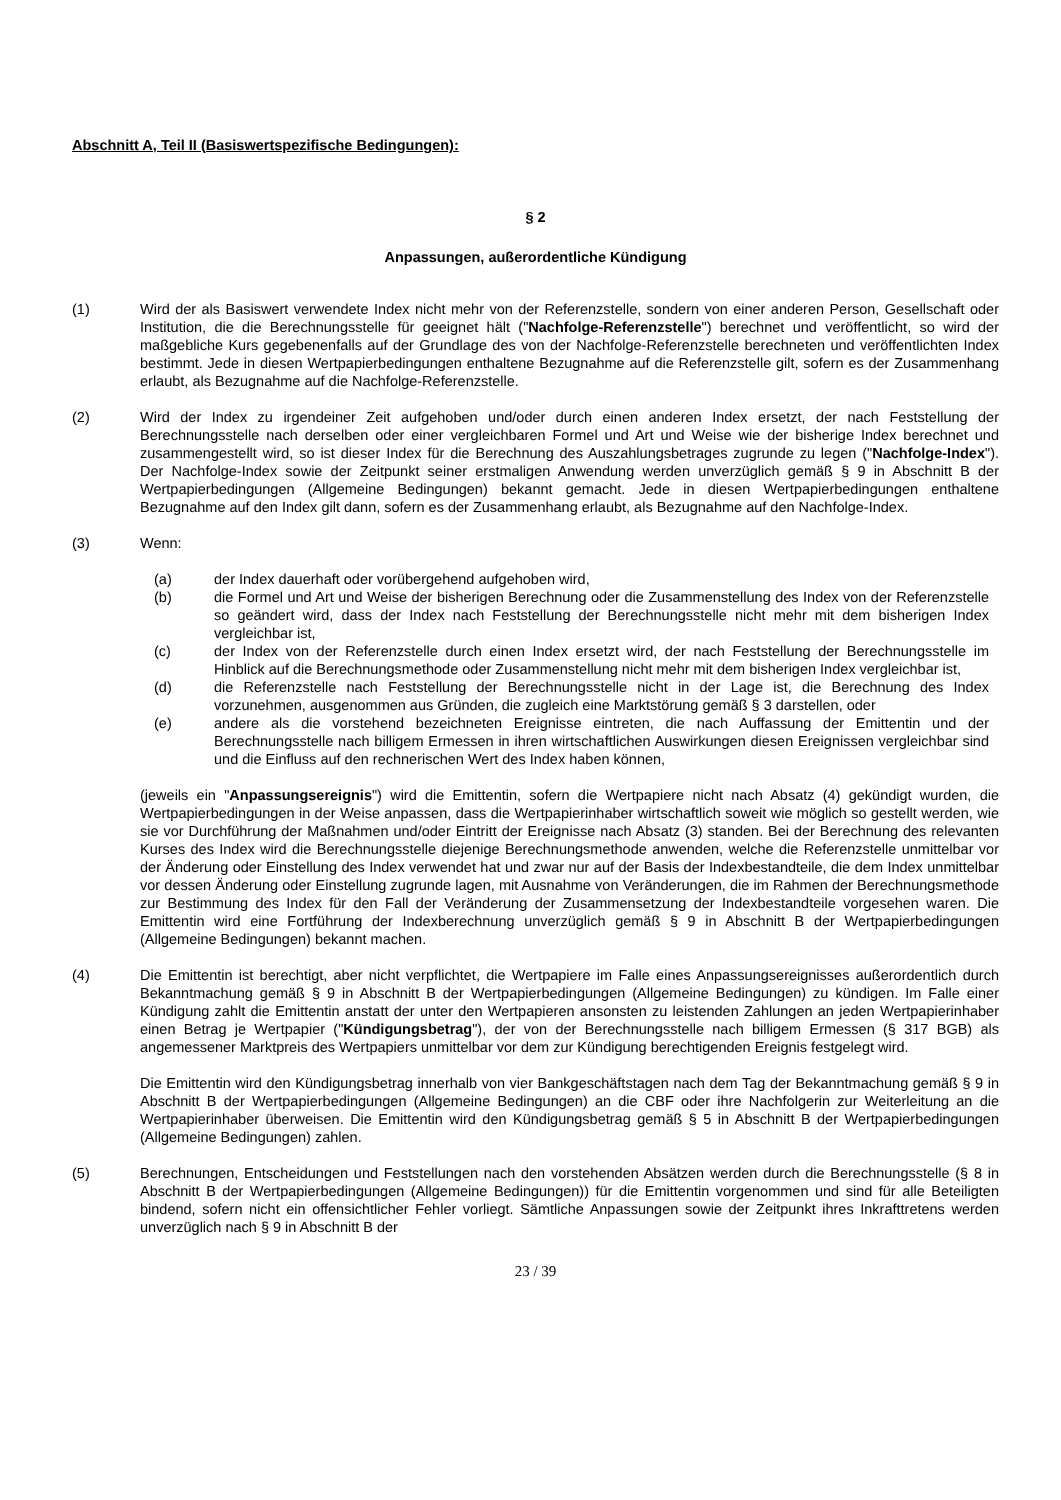Abschnitt A, Teil II (Basiswertspezifische Bedingungen):
§ 2
Anpassungen, außerordentliche Kündigung
(1) Wird der als Basiswert verwendete Index nicht mehr von der Referenzstelle, sondern von einer anderen Person, Gesellschaft oder Institution, die die Berechnungsstelle für geeignet hält ("Nachfolge-Referenzstelle") berechnet und veröffentlicht, so wird der maßgebliche Kurs gegebenenfalls auf der Grundlage des von der Nachfolge-Referenzstelle berechneten und veröffentlichten Index bestimmt. Jede in diesen Wertpapierbedingungen enthaltene Bezugnahme auf die Referenzstelle gilt, sofern es der Zusammenhang erlaubt, als Bezugnahme auf die Nachfolge-Referenzstelle.
(2) Wird der Index zu irgendeiner Zeit aufgehoben und/oder durch einen anderen Index ersetzt, der nach Feststellung der Berechnungsstelle nach derselben oder einer vergleichbaren Formel und Art und Weise wie der bisherige Index berechnet und zusammengestellt wird, so ist dieser Index für die Berechnung des Auszahlungsbetrages zugrunde zu legen ("Nachfolge-Index"). Der Nachfolge-Index sowie der Zeitpunkt seiner erstmaligen Anwendung werden unverzüglich gemäß § 9 in Abschnitt B der Wertpapierbedingungen (Allgemeine Bedingungen) bekannt gemacht. Jede in diesen Wertpapierbedingungen enthaltene Bezugnahme auf den Index gilt dann, sofern es der Zusammenhang erlaubt, als Bezugnahme auf den Nachfolge-Index.
(3) Wenn:
(a) der Index dauerhaft oder vorübergehend aufgehoben wird,
(b) die Formel und Art und Weise der bisherigen Berechnung oder die Zusammenstellung des Index von der Referenzstelle so geändert wird, dass der Index nach Feststellung der Berechnungsstelle nicht mehr mit dem bisherigen Index vergleichbar ist,
(c) der Index von der Referenzstelle durch einen Index ersetzt wird, der nach Feststellung der Berechnungsstelle im Hinblick auf die Berechnungsmethode oder Zusammenstellung nicht mehr mit dem bisherigen Index vergleichbar ist,
(d) die Referenzstelle nach Feststellung der Berechnungsstelle nicht in der Lage ist, die Berechnung des Index vorzunehmen, ausgenommen aus Gründen, die zugleich eine Marktstörung gemäß § 3 darstellen, oder
(e) andere als die vorstehend bezeichneten Ereignisse eintreten, die nach Auffassung der Emittentin und der Berechnungsstelle nach billigem Ermessen in ihren wirtschaftlichen Auswirkungen diesen Ereignissen vergleichbar sind und die Einfluss auf den rechnerischen Wert des Index haben können,
(jeweils ein "Anpassungsereignis") wird die Emittentin, sofern die Wertpapiere nicht nach Absatz (4) gekündigt wurden, die Wertpapierbedingungen in der Weise anpassen, dass die Wertpapierinhaber wirtschaftlich soweit wie möglich so gestellt werden, wie sie vor Durchführung der Maßnahmen und/oder Eintritt der Ereignisse nach Absatz (3) standen. Bei der Berechnung des relevanten Kurses des Index wird die Berechnungsstelle diejenige Berechnungsmethode anwenden, welche die Referenzstelle unmittelbar vor der Änderung oder Einstellung des Index verwendet hat und zwar nur auf der Basis der Indexbestandteile, die dem Index unmittelbar vor dessen Änderung oder Einstellung zugrunde lagen, mit Ausnahme von Veränderungen, die im Rahmen der Berechnungsmethode zur Bestimmung des Index für den Fall der Veränderung der Zusammensetzung der Indexbestandteile vorgesehen waren. Die Emittentin wird eine Fortführung der Indexberechnung unverzüglich gemäß § 9 in Abschnitt B der Wertpapierbedingungen (Allgemeine Bedingungen) bekannt machen.
(4) Die Emittentin ist berechtigt, aber nicht verpflichtet, die Wertpapiere im Falle eines Anpassungsereignisses außerordentlich durch Bekanntmachung gemäß § 9 in Abschnitt B der Wertpapierbedingungen (Allgemeine Bedingungen) zu kündigen. Im Falle einer Kündigung zahlt die Emittentin anstatt der unter den Wertpapieren ansonsten zu leistenden Zahlungen an jeden Wertpapierinhaber einen Betrag je Wertpapier ("Kündigungsbetrag"), der von der Berechnungsstelle nach billigem Ermessen (§ 317 BGB) als angemessener Marktpreis des Wertpapiers unmittelbar vor dem zur Kündigung berechtigenden Ereignis festgelegt wird.
Die Emittentin wird den Kündigungsbetrag innerhalb von vier Bankgeschäftstagen nach dem Tag der Bekanntmachung gemäß § 9 in Abschnitt B der Wertpapierbedingungen (Allgemeine Bedingungen) an die CBF oder ihre Nachfolgerin zur Weiterleitung an die Wertpapierinhaber überweisen. Die Emittentin wird den Kündigungsbetrag gemäß § 5 in Abschnitt B der Wertpapierbedingungen (Allgemeine Bedingungen) zahlen.
(5) Berechnungen, Entscheidungen und Feststellungen nach den vorstehenden Absätzen werden durch die Berechnungsstelle (§ 8 in Abschnitt B der Wertpapierbedingungen (Allgemeine Bedingungen)) für die Emittentin vorgenommen und sind für alle Beteiligten bindend, sofern nicht ein offensichtlicher Fehler vorliegt. Sämtliche Anpassungen sowie der Zeitpunkt ihres Inkrafttretens werden unverzüglich nach § 9 in Abschnitt B der
23 / 39